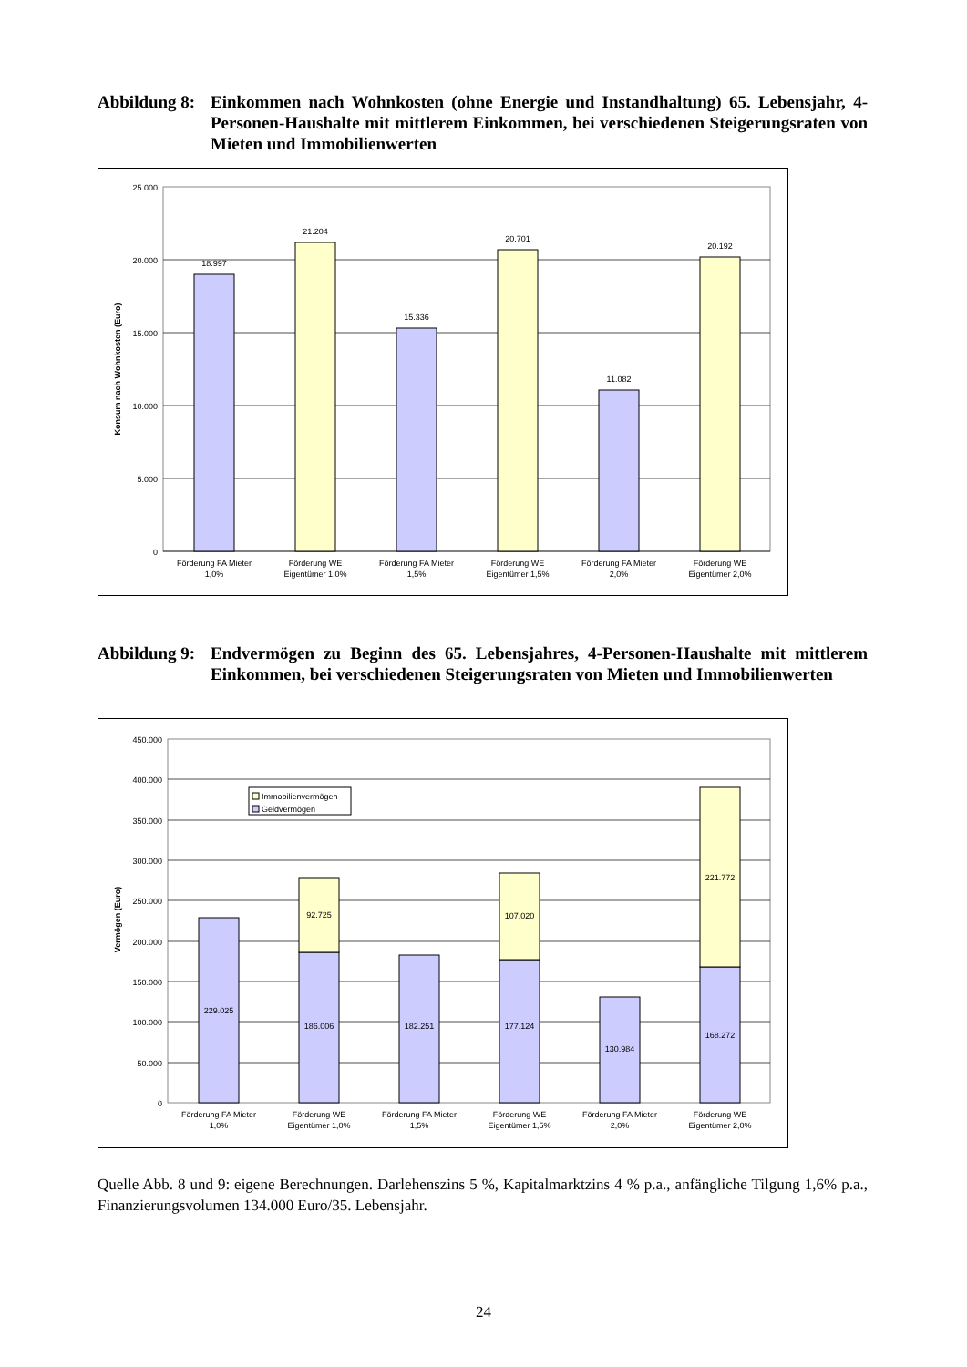Abbildung 8:
Einkommen nach Wohnkosten (ohne Energie und Instandhaltung) 65. Lebensjahr, 4-Personen-Haushalte mit mittlerem Einkommen, bei verschiedenen Steigerungsraten von Mieten und Immobilienwerten
25.000
20.000
15.000
10.000
5.000
0
Konsum nach Wohnkosten (Euro)
18.997
21.204
15.336
20.701
11.082
20.192
Förderung FA Mieter
1,0%
Förderung WE
Eigentümer 1,0%
Förderung FA Mieter
1,5%
Förderung WE
Eigentümer 1,5%
Förderung FA Mieter
2,0%
Förderung WE
Eigentümer 2,0%
Abbildung 9:
Endvermögen zu Beginn des 65. Lebensjahres, 4-Personen-Haushalte mit mittlerem Einkommen, bei verschiedenen Steigerungsraten von Mieten und Immobilienwerten
450.000
400.000
350.000
300.000
250.000
200.000
150.000
100.000
50.000
0
Vermögen (Euro)
Immobilienvermögen
Geldvermögen
229.025
186.006
92.725
182.251
177.124
107.020
130.984
168.272
221.772
Förderung FA Mieter
1,0%
Förderung WE
Eigentümer 1,0%
Förderung FA Mieter
1,5%
Förderung WE
Eigentümer 1,5%
Förderung FA Mieter
2,0%
Förderung WE
Eigentümer 2,0%
Quelle Abb. 8 und 9: eigene Berechnungen. Darlehenszins 5 %, Kapitalmarktzins 4 % p.a., anfängliche Tilgung 1,6% p.a., Finanzierungsvolumen 134.000 Euro/35. Lebensjahr.
24